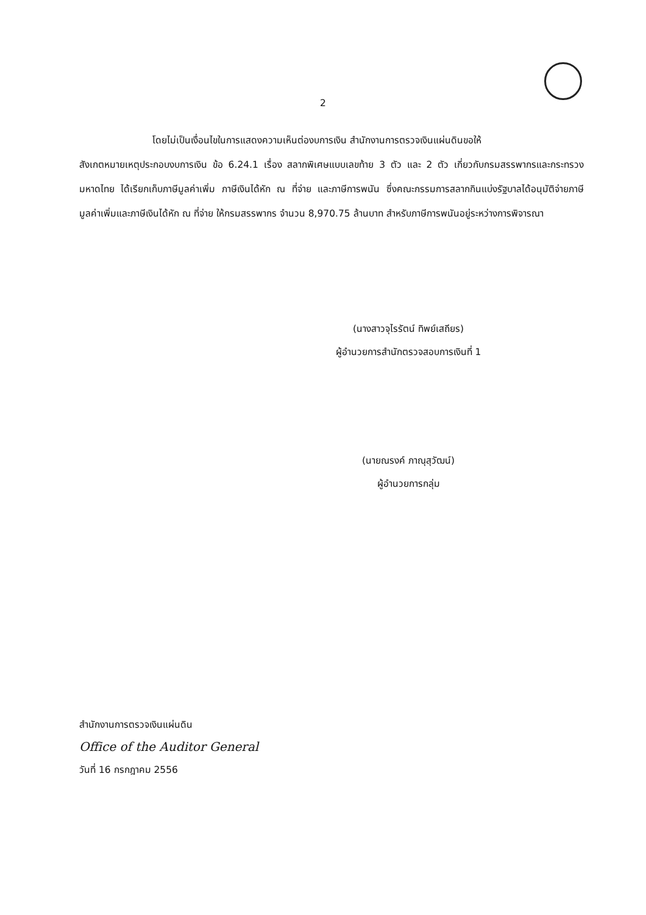2
โดยไม่เป็นเงื่อนไขในการแสดงความเห็นต่องบการเงิน สำนักงานการตรวจเงินแผ่นดินขอให้
สังเกตหมายเหตุประกอบงบการเงิน ข้อ 6.24.1 เรื่อง สลากพิเศษแบบเลขท้าย 3 ตัว และ 2 ตัว เกี่ยวกับกรมสรรพากรและกระทรวงมหาดไทย ได้เรียกเก็บภาษีมูลค่าเพิ่ม ภาษีเงินได้หัก ณ ที่จ่าย และภาษีการพนัน ซึ่งคณะกรรมการสลากกินแบ่งรัฐบาลได้อนุมัติจ่ายภาษีมูลค่าเพิ่มและภาษีเงินได้หัก ณ ที่จ่าย ให้กรมสรรพากร จำนวน 8,970.75 ล้านบาท สำหรับภาษีการพนันอยู่ระหว่างการพิจารณา
(นางสาวจุไรรัตน์ ทิพย์เสถียร)
ผู้อำนวยการสำนักตรวจสอบการเงินที่ 1
(นายณรงค์ ภาณุสุวัฒน์)
ผู้อำนวยการกลุ่ม
สำนักงานการตรวจเงินแผ่นดิน
Office of the Auditor General
วันที่ 16 กรกฎาคม 2556